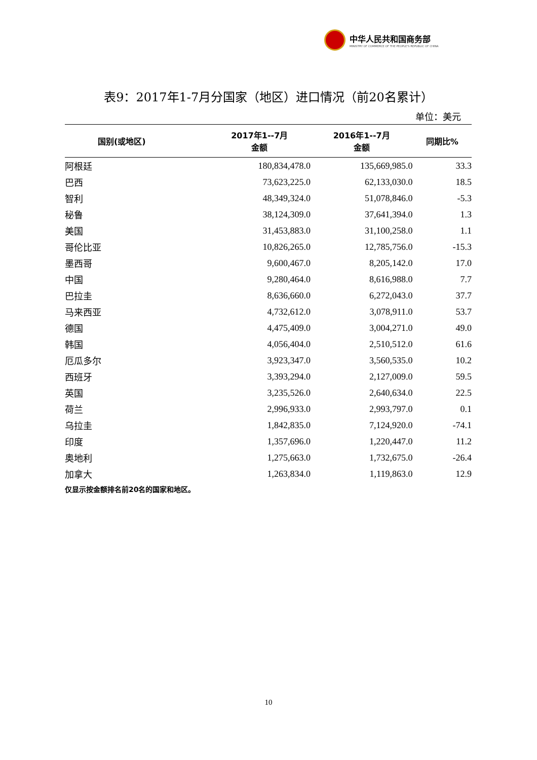中华人民共和国商务部
MINISTRY OF COMMERCE OF THE PEOPLE'S REPUBLIC OF CHINA
表9：2017年1-7月分国家（地区）进口情况（前20名累计）
单位：美元
| 国别(或地区) | 2017年1--7月 金额 | 2016年1--7月 金额 | 同期比% |
| --- | --- | --- | --- |
| 阿根廷 | 180,834,478.0 | 135,669,985.0 | 33.3 |
| 巴西 | 73,623,225.0 | 62,133,030.0 | 18.5 |
| 智利 | 48,349,324.0 | 51,078,846.0 | -5.3 |
| 秘鲁 | 38,124,309.0 | 37,641,394.0 | 1.3 |
| 美国 | 31,453,883.0 | 31,100,258.0 | 1.1 |
| 哥伦比亚 | 10,826,265.0 | 12,785,756.0 | -15.3 |
| 墨西哥 | 9,600,467.0 | 8,205,142.0 | 17.0 |
| 中国 | 9,280,464.0 | 8,616,988.0 | 7.7 |
| 巴拉圭 | 8,636,660.0 | 6,272,043.0 | 37.7 |
| 马来西亚 | 4,732,612.0 | 3,078,911.0 | 53.7 |
| 德国 | 4,475,409.0 | 3,004,271.0 | 49.0 |
| 韩国 | 4,056,404.0 | 2,510,512.0 | 61.6 |
| 厄瓜多尔 | 3,923,347.0 | 3,560,535.0 | 10.2 |
| 西班牙 | 3,393,294.0 | 2,127,009.0 | 59.5 |
| 英国 | 3,235,526.0 | 2,640,634.0 | 22.5 |
| 荷兰 | 2,996,933.0 | 2,993,797.0 | 0.1 |
| 乌拉圭 | 1,842,835.0 | 7,124,920.0 | -74.1 |
| 印度 | 1,357,696.0 | 1,220,447.0 | 11.2 |
| 奥地利 | 1,275,663.0 | 1,732,675.0 | -26.4 |
| 加拿大 | 1,263,834.0 | 1,119,863.0 | 12.9 |
仅显示按金额排名前20名的国家和地区。
10